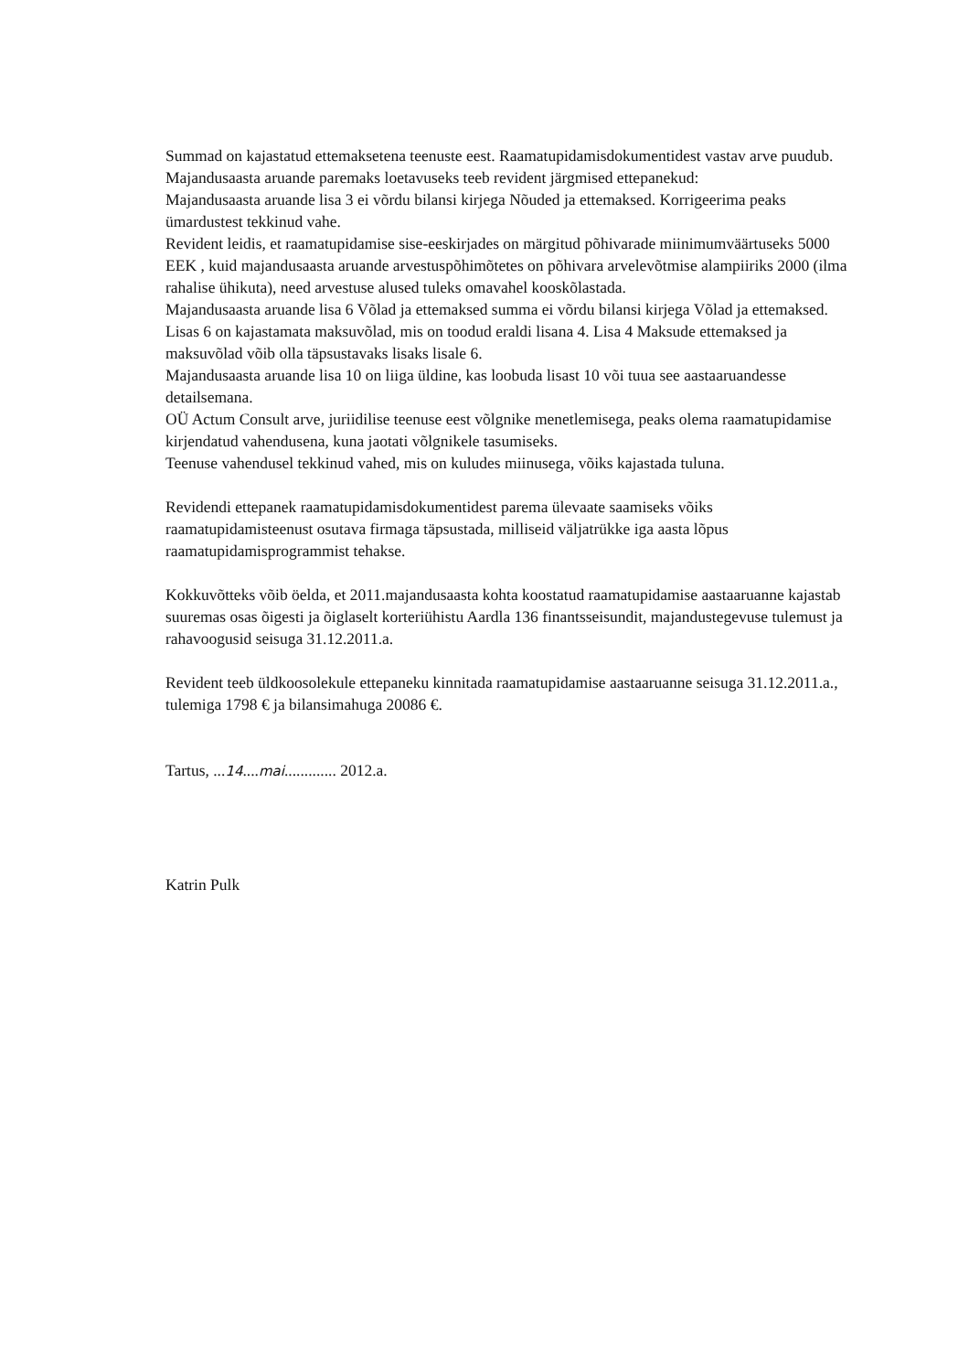Summad on kajastatud ettemaksetena teenuste eest. Raamatupidamisdokumentidest vastav arve puudub.
Majandusaasta aruande paremaks loetavuseks teeb revident järgmised ettepanekud:
Majandusaasta aruande lisa 3 ei võrdu bilansi kirjega Nõuded ja ettemaksed. Korrigeerima peaks ümardustest tekkinud vahe.
Revident leidis, et raamatupidamise sise-eeskirjades on märgitud põhivarade miinimumväärtuseks 5000 EEK , kuid majandusaasta aruande arvestuspõhimõtetes on põhivara arvelevõtmise alampiiriks 2000 (ilma rahalise ühikuta), need arvestuse alused tuleks omavahel kooskõlastada.
Majandusaasta aruande lisa 6 Võlad ja ettemaksed summa ei võrdu bilansi kirjega Võlad ja ettemaksed. Lisas 6 on kajastamata maksuvõlad, mis on toodud eraldi lisana 4. Lisa 4 Maksude ettemaksed ja maksuvõlad võib olla täpsustavaks lisaks lisale 6.
Majandusaasta aruande lisa 10 on liiga üldine, kas loobuda lisast 10 või tuua see aastaaruandesse detailsemana.
OÜ Actum Consult arve, juriidilise teenuse eest võlgnike menetlemisega, peaks olema raamatupidamise kirjendatud vahendusena, kuna jaotati võlgnikele tasumiseks.
Teenuse vahendusel tekkinud vahed, mis on kuludes miinusega, võiks kajastada tuluna.
Revidendi ettepanek raamatupidamisdokumentidest parema ülevaate saamiseks võiks raamatupidamisteenust osutava firmaga täpsustada, milliseid väljatrükke iga aasta lõpus raamatupidamisprogrammist tehakse.
Kokkuvõtteks võib öelda, et 2011.majandusaasta kohta koostatud raamatupidamise aastaaruanne kajastab suuremas osas õigesti ja õiglaselt korteriühistu Aardla 136 finantsseisundit, majandustegevuse tulemust ja rahavoogusid seisuga 31.12.2011.a.
Revident teeb üldkoosolekule ettepaneku kinnitada raamatupidamise aastaaruanne seisuga 31.12.2011.a., tulemiga 1798 € ja bilansimahuga 20086 €.
Tartus, ...14....mai............. 2012.a.
Katrin Pulk